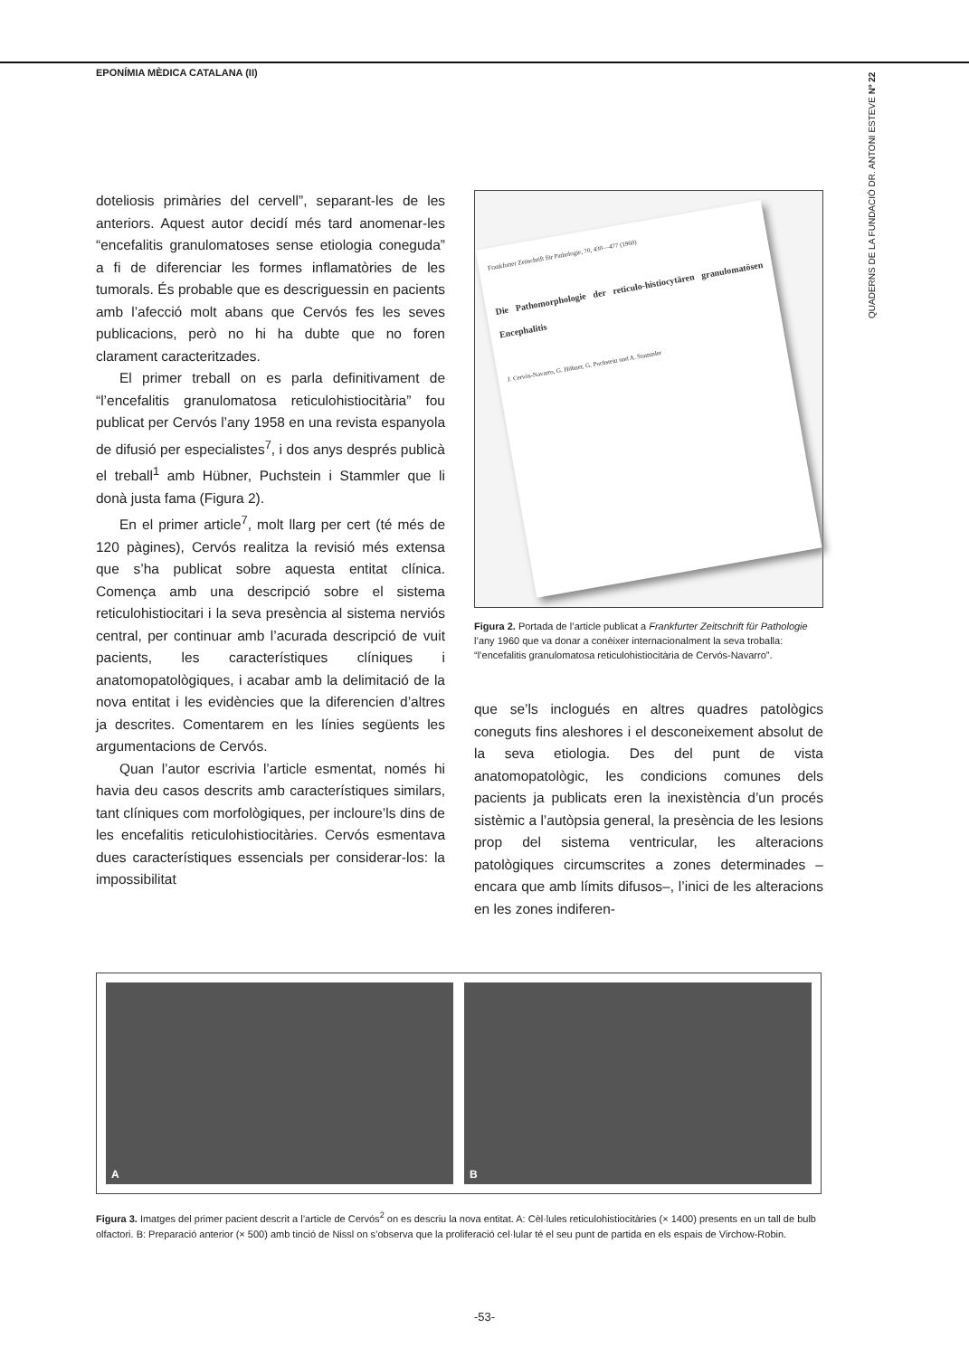EPONÍMIA MÈDICA CATALANA (II)
QUADERNS DE LA FUNDACIÓ DR. ANTONI ESTEVE Nº 22
doteliosis primàries del cervell”, separant-les de les anteriors. Aquest autor decidí més tard anomenar-les “encefalitis granulomatoses sense etiologia coneguda” a fi de diferenciar les formes inflamatòries de les tumorals. És probable que es descriguessin en pacients amb l’afecció molt abans que Cervós fes les seves publicacions, però no hi ha dubte que no foren clarament caracteritzades.
El primer treball on es parla definitivament de “l’encefalitis granulomatosa reticulohistiocitària” fou publicat per Cervós l’any 1958 en una revista espanyola de difusió per especialistes<sup>7</sup>, i dos anys després publicà el treball<sup>1</sup> amb Hübner, Puchstein i Stammler que li donà justa fama (Figura 2).
En el primer article<sup>7</sup>, molt llarg per cert (té més de 120 pàgines), Cervós realitza la revisió més extensa que s’ha publicat sobre aquesta entitat clínica. Comença amb una descripció sobre el sistema reticulohistiocitari i la seva presència al sistema nerviós central, per continuar amb l’acurada descripció de vuit pacients, les característiques clíniques i anatomopatològiques, i acabar amb la delimitació de la nova entitat i les evidències que la diferencien d’altres ja descrites. Comentarem en les línies següents les argumentacions de Cervós.
Quan l’autor escrivia l’article esmentat, només hi havia deu casos descrits amb característiques similars, tant clíniques com morfològiques, per incloure’ls dins de les encefalitis reticulohistiocitàries. Cervós esmentava dues característiques essencials per considerar-los: la impossibilitat
Frankfurter Zeitschrift für Pathologie, 70, 430—477 (1960)
Die Pathomorphologie der reticulo-histiocytären granulomatösen Encephalitis
J. Cervós-Navarro, G. Hübner, G. Puchstein und A. Stammler
Figura 2. Portada de l’article publicat a Frankfurter Zeitschrift für Pathologie l’any 1960 que va donar a conèixer internacionalment la seva troballa: “l’encefalitis granulomatosa reticulohistiocitària de Cervós-Navarro”.
que se’ls inclogués en altres quadres patològics coneguts fins aleshores i el desconeixement absolut de la seva etiologia. Des del punt de vista anatomopatològic, les condicions comunes dels pacients ja publicats eren la inexistència d’un procés sistèmic a l’autòpsia general, la presència de les lesions prop del sistema ventricular, les alteracions patològiques circumscrites a zones determinades –encara que amb límits difusos–, l’inici de les alteracions en les zones indiferen-
A
B
Figura 3. Imatges del primer pacient descrit a l’article de Cervós<sup>2</sup> on es descriu la nova entitat. A: Cèl·lules reticulohistiocitàries (× 1400) presents en un tall de bulb olfactori. B: Preparació anterior (× 500) amb tinció de Nissl on s’observa que la proliferació cel·lular té el seu punt de partida en els espais de Virchow-Robin.
-53-